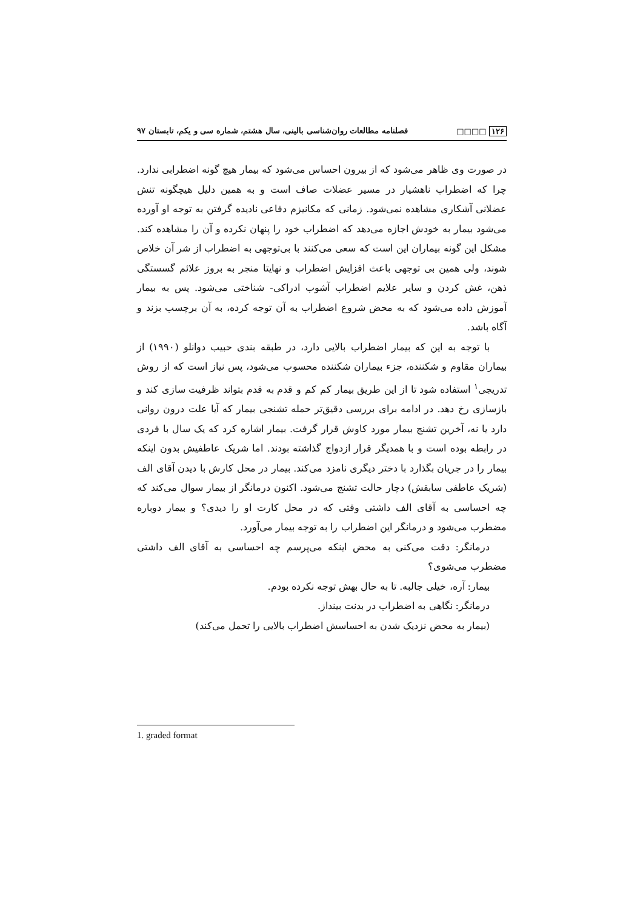۱۲۶ □□□□ فصلنامه مطالعات روان‌شناسی بالینی، سال هشتم، شماره سی و یکم، تابستان ۹۷
در صورت وی ظاهر می‌شود که از بیرون احساس می‌شود که بیمار هیچ گونه اضطرابی ندارد. چرا که اضطراب ناهشیار در مسیر عضلات صاف است و به همین دلیل هیچگونه تنش عضلانی آشکاری مشاهده نمی‌شود. زمانی که مکانیزم دفاعی نادیده گرفتن به توجه او آورده می‌شود بیمار به خودش اجازه می‌دهد که اضطراب خود را پنهان نکرده و آن را مشاهده کند. مشکل این گونه بیماران این است که سعی می‌کنند با بی‌توجهی به اضطراب از شر آن خلاص شوند، ولی همین بی توجهی باعث افزایش اضطراب و نهایتا منجر به بروز علائم گسستگی ذهن، غش کردن و سایر علایم اضطراب آشوب ادراکی- شناختی می‌شود. پس به بیمار آموزش داده می‌شود که به محض شروع اضطراب به آن توجه کرده، به آن برچسب بزند و آگاه باشد.
با توجه به این که بیمار اضطراب بالایی دارد، در طبقه بندی حبیب دوانلو (۱۹۹۰) از بیماران مقاوم و شکننده، جزء بیماران شکننده محسوب می‌شود، پس نیاز است که از روش تدریجی<sup>۱</sup> استفاده شود تا از این طریق بیمار کم کم و قدم به قدم بتواند ظرفیت سازی کند و بازسازی رخ دهد. در ادامه برای بررسی دقیق‌تر حمله تشنجی بیمار که آیا علت درون روانی دارد یا نه، آخرین تشنج بیمار مورد کاوش قرار گرفت. بیمار اشاره کرد که یک سال با فردی در رابطه بوده است و با همدیگر قرار ازدواج گذاشته بودند. اما شریک عاطفیش بدون اینکه بیمار را در جریان بگذارد با دختر دیگری نامزد می‌کند. بیمار در محل کارش با دیدن آقای الف (شریک عاطفی سابقش) دچار حالت تشنج می‌شود. اکنون درمانگر از بیمار سوال می‌کند که چه احساسی به آقای الف داشتی وقتی که در محل کارت او را دیدی؟ و بیمار دوباره مضطرب می‌شود و درمانگر این اضطراب را به توجه بیمار می‌آورد.
درمانگر: دقت می‌کنی به محض اینکه می‌پرسم چه احساسی به آقای الف داشتی مضطرب می‌شوی؟
بیمار: آره، خیلی جالبه. تا به حال بهش توجه نکرده بودم.
درمانگر: نگاهی به اضطراب در بدنت بینداز.
(بیمار به محض نزدیک شدن به احساسش اضطراب بالایی را تحمل می‌کند)
1. graded format